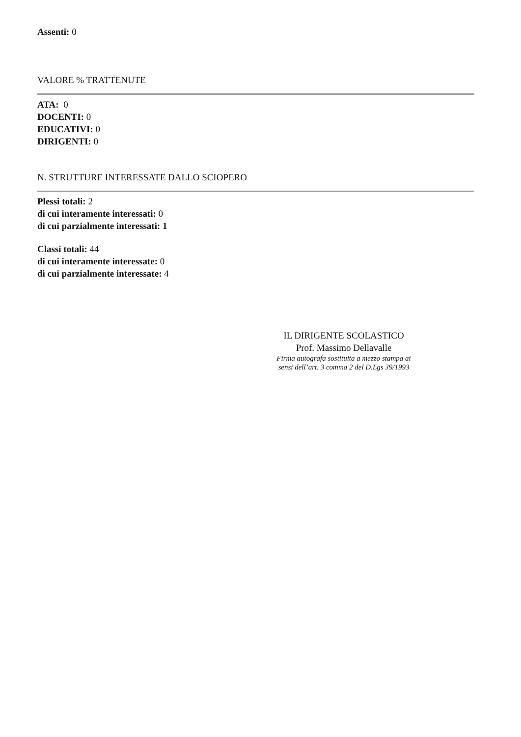Assenti: 0
VALORE % TRATTENUTE
ATA: 0
DOCENTI: 0
EDUCATIVI: 0
DIRIGENTI: 0
N. STRUTTURE INTERESSATE DALLO SCIOPERO
Plessi totali: 2
di cui interamente interessati: 0
di cui parzialmente interessati: 1
Classi totali: 44
di cui interamente interessate: 0
di cui parzialmente interessate: 4
IL DIRIGENTE SCOLASTICO
Prof. Massimo Dellavalle
Firma autografa sostituita a mezzo stampa ai
sensi dell’art. 3 comma 2 del D.Lgs 39/1993